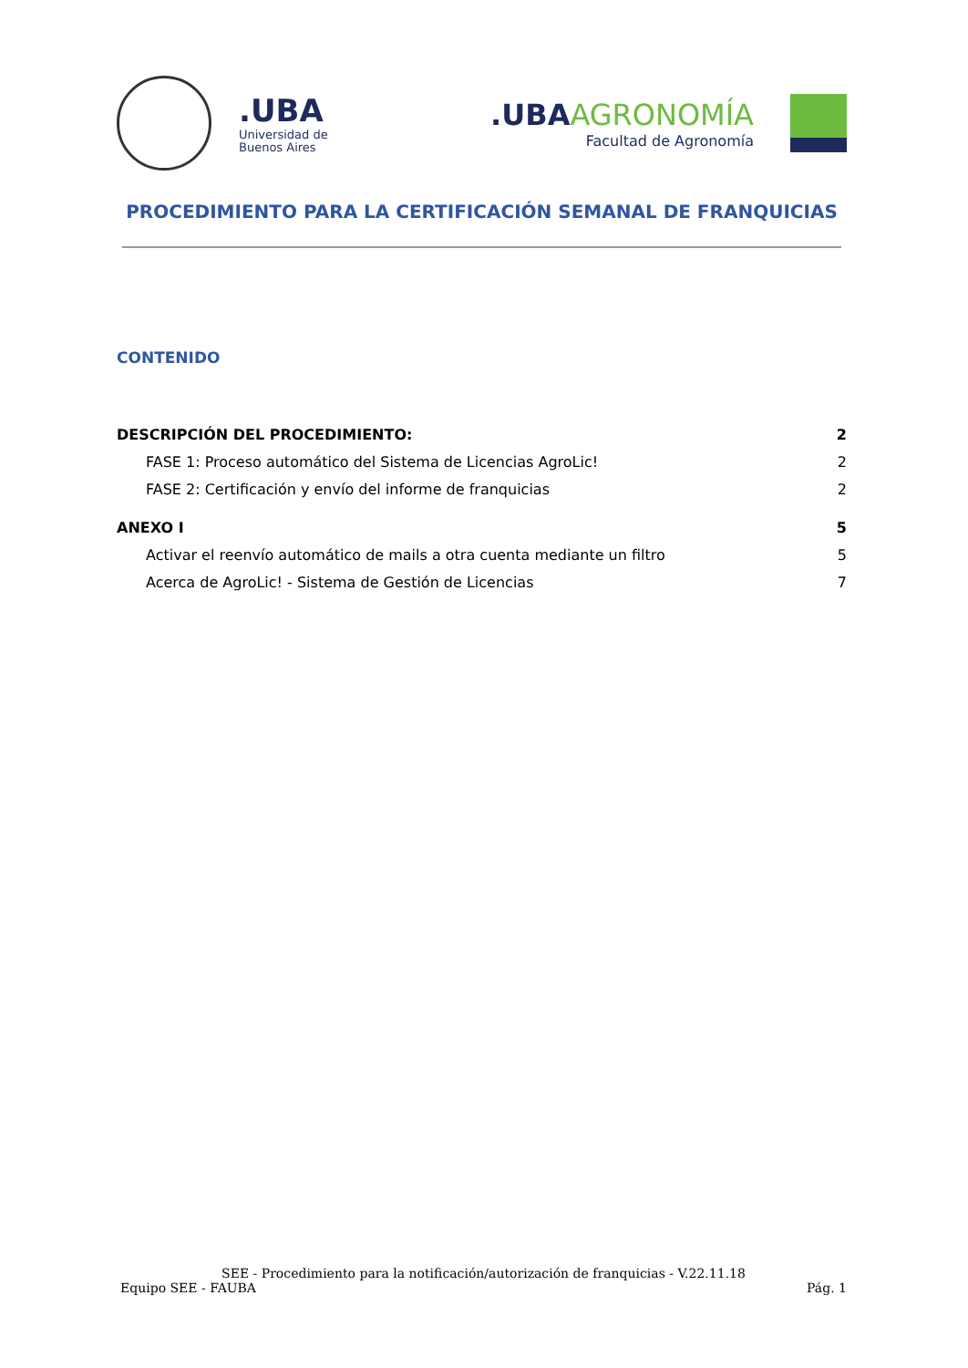.UBA Universidad de Buenos Aires
.UBAAGRONOMÍA
Facultad de Agronomía
PROCEDIMIENTO PARA LA CERTIFICACIÓN SEMANAL DE FRANQUICIAS
CONTENIDO
DESCRIPCIÓN DEL PROCEDIMIENTO: 2
FASE 1: Proceso automático del Sistema de Licencias AgroLic! 2
FASE 2: Certificación y envío del informe de franquicias 2
ANEXO I 5
Activar el reenvío automático de mails a otra cuenta mediante un filtro 5
Acerca de AgroLic! - Sistema de Gestión de Licencias 7
SEE - Procedimiento para la notificación/autorización de franquicias - V.22.11.18
Equipo SEE - FAUBA Pág. 1